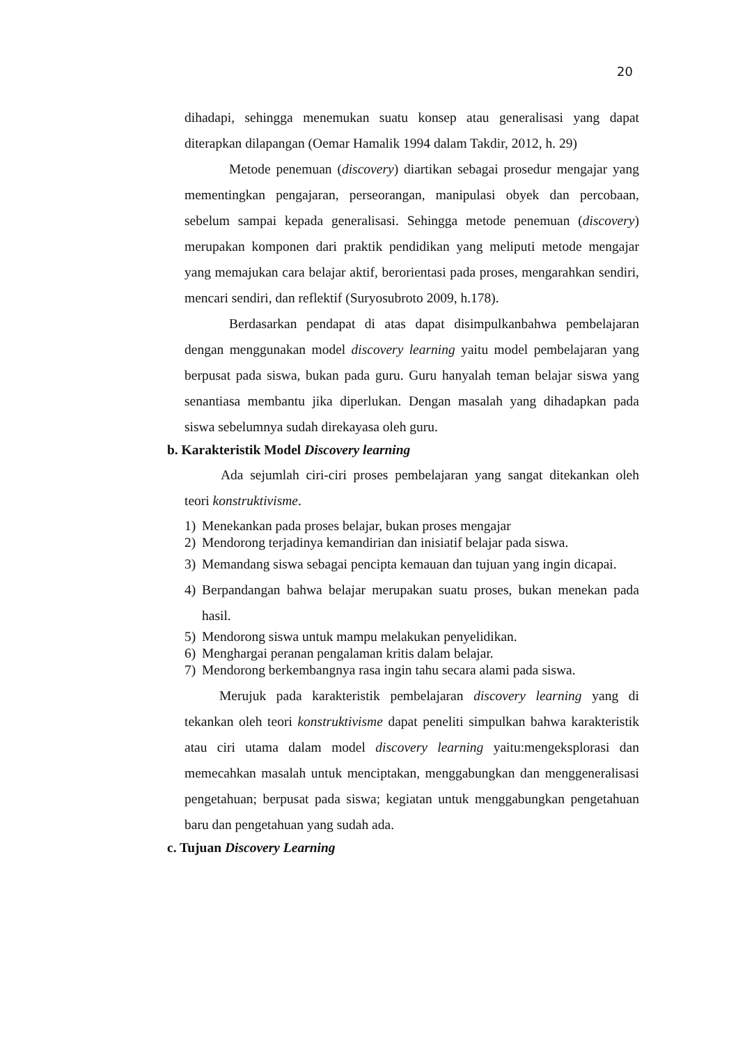20
dihadapi, sehingga menemukan suatu konsep atau generalisasi yang dapat diterapkan dilapangan (Oemar Hamalik 1994 dalam Takdir, 2012, h. 29)
Metode penemuan (discovery) diartikan sebagai prosedur mengajar yang mementingkan pengajaran, perseorangan, manipulasi obyek dan percobaan, sebelum sampai kepada generalisasi. Sehingga metode penemuan (discovery) merupakan komponen dari praktik pendidikan yang meliputi metode mengajar yang memajukan cara belajar aktif, berorientasi pada proses, mengarahkan sendiri, mencari sendiri, dan reflektif (Suryosubroto 2009, h.178).
Berdasarkan pendapat di atas dapat disimpulkanbahwa pembelajaran dengan menggunakan model discovery learning yaitu model pembelajaran yang berpusat pada siswa, bukan pada guru. Guru hanyalah teman belajar siswa yang senantiasa membantu jika diperlukan. Dengan masalah yang dihadapkan pada siswa sebelumnya sudah direkayasa oleh guru.
b. Karakteristik Model Discovery learning
Ada sejumlah ciri-ciri proses pembelajaran yang sangat ditekankan oleh teori konstruktivisme.
1) Menekankan pada proses belajar, bukan proses mengajar
2) Mendorong terjadinya kemandirian dan inisiatif belajar pada siswa.
3) Memandang siswa sebagai pencipta kemauan dan tujuan yang ingin dicapai.
4) Berpandangan bahwa belajar merupakan suatu proses, bukan menekan pada hasil.
5) Mendorong siswa untuk mampu melakukan penyelidikan.
6) Menghargai peranan pengalaman kritis dalam belajar.
7) Mendorong berkembangnya rasa ingin tahu secara alami pada siswa.
Merujuk pada karakteristik pembelajaran discovery learning yang di tekankan oleh teori konstruktivisme dapat peneliti simpulkan bahwa karakteristik atau ciri utama dalam model discovery learning yaitu:mengeksplorasi dan memecahkan masalah untuk menciptakan, menggabungkan dan menggeneralisasi pengetahuan; berpusat pada siswa; kegiatan untuk menggabungkan pengetahuan baru dan pengetahuan yang sudah ada.
c. Tujuan Discovery Learning